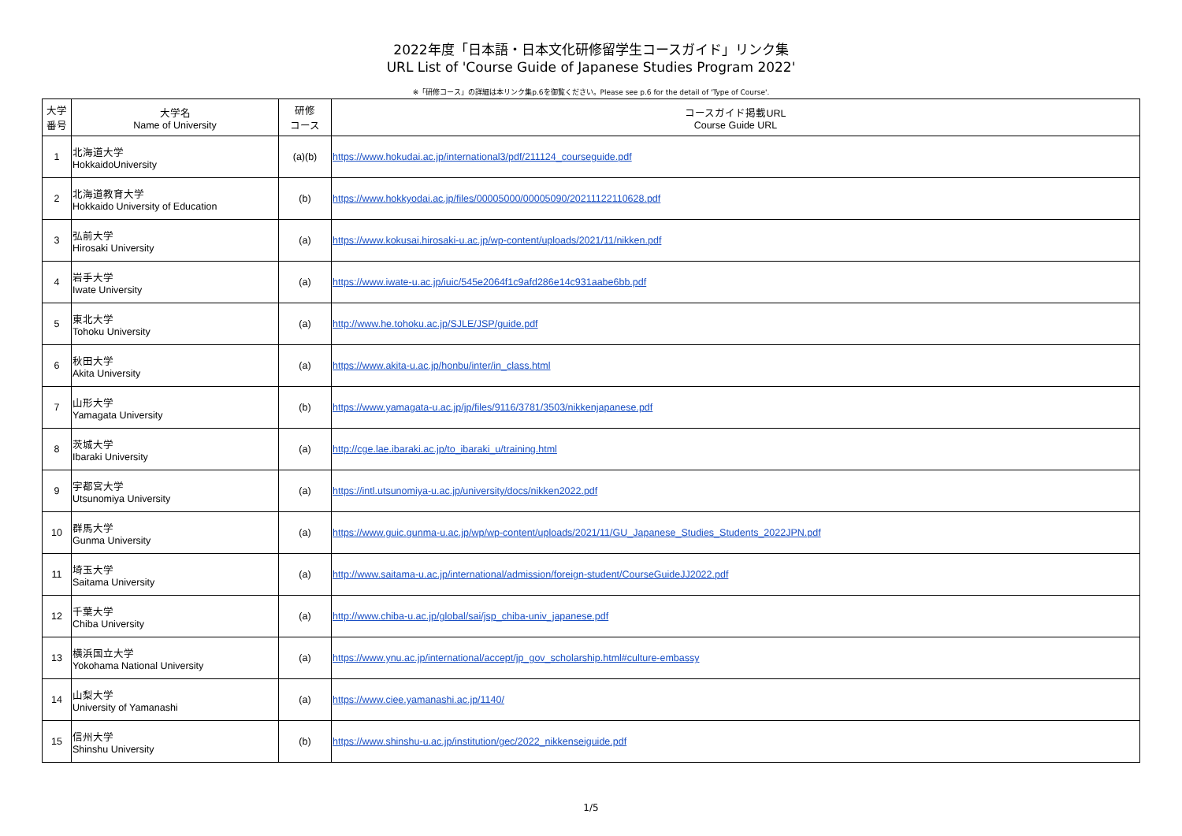2022年度「日本語・日本文化研修留学生コースガイド」リンク集
URL List of 'Course Guide of Japanese Studies Program 2022'
※「研修コース」の詳細は本リンク集p.6を御覧ください。Please see p.6 for the detail of 'Type of Course'.
| 大学 番号 | 大学名 Name of University | 研修 コース | コースガイド掲載URL Course Guide URL |
| --- | --- | --- | --- |
| 1 | 北海道大学 HokkaidoUniversity | (a)(b) | https://www.hokudai.ac.jp/international3/pdf/211124_courseguide.pdf |
| 2 | 北海道教育大学 Hokkaido University of Education | (b) | https://www.hokkyodai.ac.jp/files/00005000/00005090/20211122110628.pdf |
| 3 | 弘前大学 Hirosaki University | (a) | https://www.kokusai.hirosaki-u.ac.jp/wp-content/uploads/2021/11/nikken.pdf |
| 4 | 岩手大学 Iwate University | (a) | https://www.iwate-u.ac.jp/iuic/545e2064f1c9afd286e14c931aabe6bb.pdf |
| 5 | 東北大学 Tohoku University | (a) | http://www.he.tohoku.ac.jp/SJLE/JSP/guide.pdf |
| 6 | 秋田大学 Akita University | (a) | https://www.akita-u.ac.jp/honbu/inter/in_class.html |
| 7 | 山形大学 Yamagata University | (b) | https://www.yamagata-u.ac.jp/jp/files/9116/3781/3503/nikkenjapanese.pdf |
| 8 | 茨城大学 Ibaraki University | (a) | http://cge.lae.ibaraki.ac.jp/to_ibaraki_u/training.html |
| 9 | 宇都宮大学 Utsunomiya University | (a) | https://intl.utsunomiya-u.ac.jp/university/docs/nikken2022.pdf |
| 10 | 群馬大学 Gunma University | (a) | https://www.guic.gunma-u.ac.jp/wp/wp-content/uploads/2021/11/GU_Japanese_Studies_Students_2022JPN.pdf |
| 11 | 埼玉大学 Saitama University | (a) | http://www.saitama-u.ac.jp/international/admission/foreign-student/CourseGuideJJ2022.pdf |
| 12 | 千葉大学 Chiba University | (a) | http://www.chiba-u.ac.jp/global/sai/jsp_chiba-univ_japanese.pdf |
| 13 | 横浜国立大学 Yokohama National University | (a) | https://www.ynu.ac.jp/international/accept/jp_gov_scholarship.html#culture-embassy |
| 14 | 山梨大学 University of Yamanashi | (a) | https://www.ciee.yamanashi.ac.jp/1140/ |
| 15 | 信州大学 Shinshu University | (b) | https://www.shinshu-u.ac.jp/institution/gec/2022_nikkenseiguide.pdf |
1/5